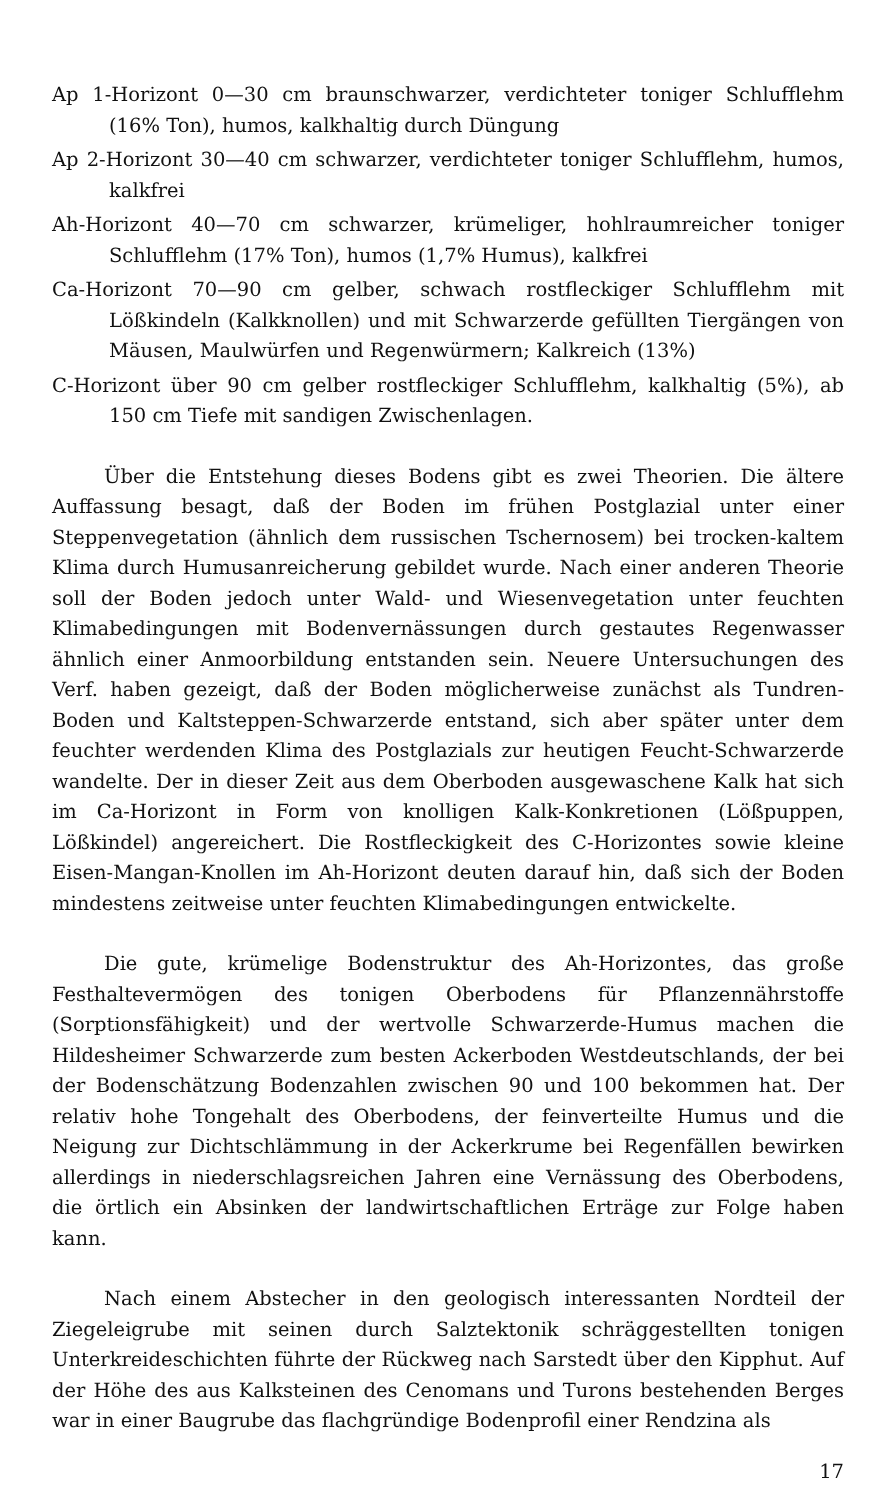Ap 1-Horizont 0—30 cm braunschwarzer, verdichteter toniger Schlufflehm (16% Ton), humos, kalkhaltig durch Düngung
Ap 2-Horizont 30—40 cm schwarzer, verdichteter toniger Schlufflehm, humos, kalkfrei
Ah-Horizont 40—70 cm schwarzer, krümeliger, hohlraumreicher toniger Schlufflehm (17% Ton), humos (1,7% Humus), kalkfrei
Ca-Horizont 70—90 cm gelber, schwach rostfleckiger Schlufflehm mit Lößkindeln (Kalkknollen) und mit Schwarzerde gefüllten Tiergängen von Mäusen, Maulwürfen und Regenwürmern; Kalkreich (13%)
C-Horizont über 90 cm gelber rostfleckiger Schlufflehm, kalkhaltig (5%), ab 150 cm Tiefe mit sandigen Zwischenlagen.
Über die Entstehung dieses Bodens gibt es zwei Theorien. Die ältere Auffassung besagt, daß der Boden im frühen Postglazial unter einer Steppenvegetation (ähnlich dem russischen Tschernosem) bei trocken-kaltem Klima durch Humusanreicherung gebildet wurde. Nach einer anderen Theorie soll der Boden jedoch unter Wald- und Wiesenvegetation unter feuchten Klimabedingungen mit Bodenvernässungen durch gestautes Regenwasser ähnlich einer Anmoorbildung entstanden sein. Neuere Untersuchungen des Verf. haben gezeigt, daß der Boden möglicherweise zunächst als Tundren-Boden und Kaltsteppen-Schwarzerde entstand, sich aber später unter dem feuchter werdenden Klima des Postglazials zur heutigen Feucht-Schwarzerde wandelte. Der in dieser Zeit aus dem Oberboden ausgewaschene Kalk hat sich im Ca-Horizont in Form von knolligen Kalk-Konkretionen (Lößpuppen, Lößkindel) angereichert. Die Rostfleckigkeit des C-Horizontes sowie kleine Eisen-Mangan-Knollen im Ah-Horizont deuten darauf hin, daß sich der Boden mindestens zeitweise unter feuchten Klimabedingungen entwickelte.
Die gute, krümelige Bodenstruktur des Ah-Horizontes, das große Festhaltevermögen des tonigen Oberbodens für Pflanzennährstoffe (Sorptionsfähigkeit) und der wertvolle Schwarzerde-Humus machen die Hildesheimer Schwarzerde zum besten Ackerboden Westdeutschlands, der bei der Bodenschätzung Bodenzahlen zwischen 90 und 100 bekommen hat. Der relativ hohe Tongehalt des Oberbodens, der feinverteilte Humus und die Neigung zur Dichtschlämmung in der Ackerkrume bei Regenfällen bewirken allerdings in niederschlagsreichen Jahren eine Vernässung des Oberbodens, die örtlich ein Absinken der landwirtschaftlichen Erträge zur Folge haben kann.
Nach einem Abstecher in den geologisch interessanten Nordteil der Ziegeleigrube mit seinen durch Salztektonik schräggestellten tonigen Unterkreideschichten führte der Rückweg nach Sarstedt über den Kipphut. Auf der Höhe des aus Kalksteinen des Cenomans und Turons bestehenden Berges war in einer Baugrube das flachgründige Bodenprofil einer Rendzina als
17